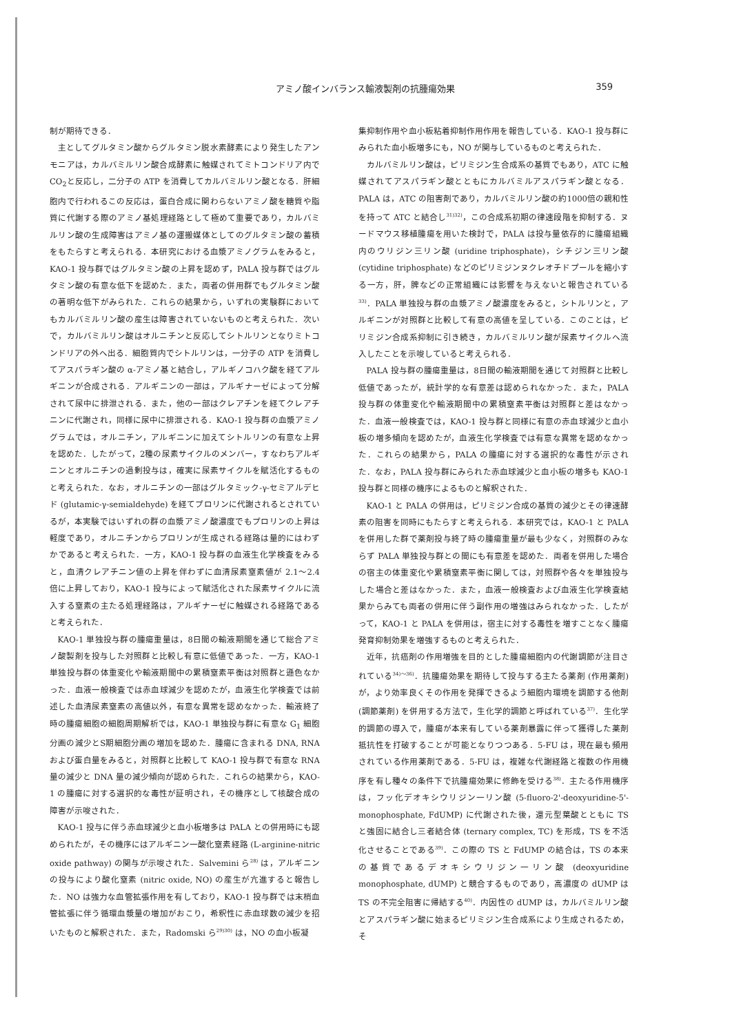アミノ酸インバランス輸液製剤の抗腫瘍効果
359
制が期待できる．
主としてグルタミン酸からグルタミン脱水素酵素により発生したアンモニアは，カルバミルリン酸合成酵素に触媒されてミトコンドリア内で CO<sub>2</sub>と反応し，二分子の ATP を消費してカルバミルリン酸となる．肝細胞内で行われるこの反応は，蛋白合成に関わらないアミノ酸を糖質や脂質に代謝する際のアミノ基処理経路として極めて重要であり，カルバミルリン酸の生成障害はアミノ基の運搬媒体としてのグルタミン酸の蓄積をもたらすと考えられる．本研究における血漿アミノグラムをみると，KAO-1 投与群ではグルタミン酸の上昇を認めず，PALA 投与群ではグルタミン酸の有意な低下を認めた．また，両者の併用群でもグルタミン酸の著明な低下がみられた．これらの結果から，いずれの実験群においてもカルバミルリン酸の産生は障害されていないものと考えられた．次いで，カルバミルリン酸はオルニチンと反応してシトルリンとなりミトコンドリアの外へ出る．細胞質内でシトルリンは，一分子の ATP を消費してアスパラギン酸の α-アミノ基と結合し，アルギノコハク酸を経てアルギニンが合成される．アルギニンの一部は，アルギナーゼによって分解されて尿中に排泄される．また，他の一部はクレアチンを経てクレアチニンに代謝され，同様に尿中に排泄される．KAO-1 投与群の血漿アミノグラムでは，オルニチン，アルギニンに加えてシトルリンの有意な上昇を認めた．したがって，2種の尿素サイクルのメンバー，すなわちアルギニンとオルニチンの過剰投与は，確実に尿素サイクルを賦活化するものと考えられた．なお，オルニチンの一部はグルタミック-γ-セミアルデヒド (glutamic-γ-semialdehyde) を経てプロリンに代謝されるとされているが，本実験ではいずれの群の血漿アミノ酸濃度でもプロリンの上昇は軽度であり，オルニチンからプロリンが生成される経路は量的にはわずかであると考えられた．一方，KAO-1 投与群の血液生化学検査をみると，血清クレアチニン値の上昇を伴わずに血清尿素窒素値が 2.1〜2.4 倍に上昇しており，KAO-1 投与によって賦活化された尿素サイクルに流入する窒素の主たる処理経路は，アルギナーゼに触媒される経路であると考えられた．
KAO-1 単独投与群の腫瘍重量は，8日間の輸液期間を通じて総合アミノ酸製剤を投与した対照群と比較し有意に低値であった．一方，KAO-1 単独投与群の体重変化や輸液期間中の累積窒素平衡は対照群と遜色なかった．血液一般検査では赤血球減少を認めたが，血液生化学検査では前述した血清尿素窒素の高値以外，有意な異常を認めなかった．輸液終了時の腫瘍細胞の細胞周期解析では，KAO-1 単独投与群に有意な G<sub>1</sub> 細胞分画の減少とS期細胞分画の増加を認めた．腫瘍に含まれる DNA, RNA および蛋白量をみると，対照群と比較して KAO-1 投与群で有意な RNA 量の減少と DNA 量の減少傾向が認められた．これらの結果から，KAO-1 の腫瘍に対する選択的な毒性が証明され，その機序として核酸合成の障害が示唆された．
KAO-1 投与に伴う赤血球減少と血小板増多は PALA との併用時にも認められたが，その機序にはアルギニン一酸化窒素経路 (L-arginine-nitric oxide pathway) の関与が示唆された．Salvemini ら<sup>28)</sup> は，アルギニンの投与により酸化窒素 (nitric oxide, NO) の産生が亢進すると報告した．NO は強力な血管拡張作用を有しており，KAO-1 投与群では末梢血管拡張に伴う循環血漿量の増加がおこり，希釈性に赤血球数の減少を招いたものと解釈された．また，Radomski ら<sup>29)30)</sup> は，NO の血小板凝
集抑制作用や血小板粘着抑制作用作用を報告している．KAO-1 投与群にみられた血小板増多にも，NO が関与しているものと考えられた．
カルバミルリン酸は，ピリミジン生合成系の基質でもあり，ATC に触媒されてアスパラギン酸とともにカルバミルアスパラギン酸となる．PALA は，ATC の阻害剤であり，カルバミルリン酸の約1000倍の親和性を持って ATC と結合し<sup>31)32)</sup>，この合成系初期の律速段階を抑制する．ヌードマウス移植腫瘍を用いた検討で，PALA は投与量依存的に腫瘍組織内のウリジン三リン酸 (uridine triphosphate)，シチジン三リン酸 (cytidine triphosphate) などのピリミジンヌクレオチドプールを縮小する一方，肝，脾などの正常組織には影響を与えないと報告されている<sup>33)</sup>．PALA 単独投与群の血漿アミノ酸濃度をみると，シトルリンと，アルギニンが対照群と比較して有意の高値を呈している．このことは，ピリミジン合成系抑制に引き続き，カルバミルリン酸が尿素サイクルへ流入したことを示唆していると考えられる．
PALA 投与群の腫瘍重量は，8日間の輸液期間を通じて対照群と比較し低値であったが，統計学的な有意差は認められなかった．また，PALA 投与群の体重変化や輸液期間中の累積窒素平衡は対照群と差はなかった．血液一般検査では，KAO-1 投与群と同様に有意の赤血球減少と血小板の増多傾向を認めたが，血液生化学検査では有意な異常を認めなかった．これらの結果から，PALA の腫瘍に対する選択的な毒性が示された．なお，PALA 投与群にみられた赤血球減少と血小板の増多も KAO-1 投与群と同様の機序によるものと解釈された．
KAO-1 と PALA の併用は，ピリミジン合成の基質の減少とその律速酵素の阻害を同時にもたらすと考えられる．本研究では，KAO-1 と PALA を併用した群で薬剤投与終了時の腫瘍重量が最も少なく，対照群のみならず PALA 単独投与群との間にも有意差を認めた．両者を併用した場合の宿主の体重変化や累積窒素平衡に関しては，対照群や各々を単独投与した場合と差はなかった．また，血液一般検査および血液生化学検査結果からみても両者の併用に伴う副作用の増強はみられなかった．したがって，KAO-1 と PALA を併用は，宿主に対する毒性を増すことなく腫瘍発育抑制効果を増強するものと考えられた．
近年，抗癌剤の作用増強を目的とした腫瘍細胞内の代謝調節が注目されている<sup>34)〜36)</sup>．抗腫瘍効果を期待して投与する主たる薬剤 (作用薬剤) が，より効率良くその作用を発揮できるよう細胞内環境を調節する他剤 (調節薬剤) を併用する方法で，生化学的調節と呼ばれている<sup>37)</sup>．生化学的調節の導入で，腫瘍が本来有している薬剤暴露に伴って獲得した薬剤抵抗性を打破することが可能となりつつある．5-FU は，現在最も頻用されている作用薬剤である．5-FU は，複雑な代謝経路と複数の作用機序を有し種々の条件下で抗腫瘍効果に修飾を受ける<sup>38)</sup>．主たる作用機序は，フッ化デオキシウリジン一リン酸 (5-fluoro-2'-deoxyuridine-5'-monophosphate, FdUMP) に代謝された後，還元型葉酸とともに TS と強固に結合し三者結合体 (ternary complex, TC) を形成，TS を不活化させることである<sup>39)</sup>．この際の TS と FdUMP の結合は，TS の本来の基質であるデオキシウリジン一リン酸 (deoxyuridine monophosphate, dUMP) と競合するものであり，高濃度の dUMP は TS の不完全阻害に帰結する<sup>40)</sup>．内因性の dUMP は，カルバミルリン酸とアスパラギン酸に始まるピリミジン生合成系により生成されるため，そ